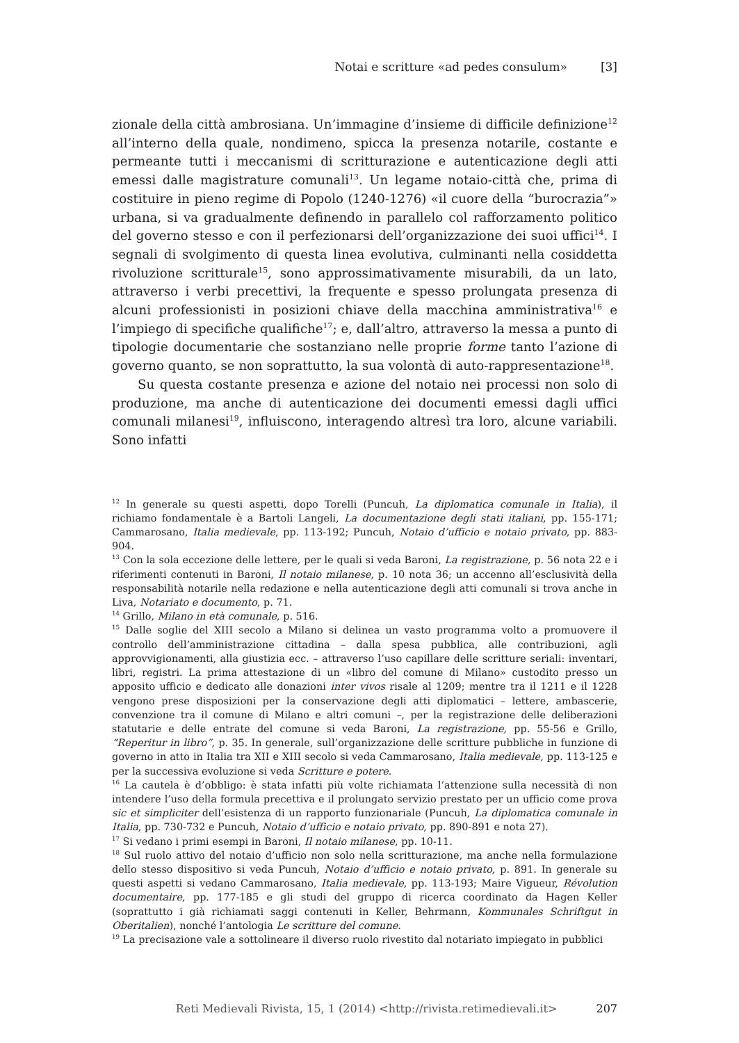Notai e scritture «ad pedes consulum» [3]
zionale della città ambrosiana. Un’immagine d’insieme di difficile definizione<sup>12</sup> all’interno della quale, nondimeno, spicca la presenza notarile, costante e permeante tutti i meccanismi di scritturazione e autenticazione degli atti emessi dalle magistrature comunali<sup>13</sup>. Un legame notaio-città che, prima di costituire in pieno regime di Popolo (1240-1276) «il cuore della “burocrazia”» urbana, si va gradualmente definendo in parallelo col rafforzamento politico del governo stesso e con il perfezionarsi dell’organizzazione dei suoi uffici<sup>14</sup>. I segnali di svolgimento di questa linea evolutiva, culminanti nella cosiddetta rivoluzione scritturale<sup>15</sup>, sono approssimativamente misurabili, da un lato, attraverso i verbi precettivi, la frequente e spesso prolungata presenza di alcuni professionisti in posizioni chiave della macchina amministrativa<sup>16</sup> e l’impiego di specifiche qualifiche<sup>17</sup>; e, dall’altro, attraverso la messa a punto di tipologie documentarie che sostanziano nelle proprie forme tanto l’azione di governo quanto, se non soprattutto, la sua volontà di auto-rappresentazione<sup>18</sup>.
Su questa costante presenza e azione del notaio nei processi non solo di produzione, ma anche di autenticazione dei documenti emessi dagli uffici comunali milanesi<sup>19</sup>, influiscono, interagendo altresì tra loro, alcune variabili. Sono infatti
<sup>12</sup> In generale su questi aspetti, dopo Torelli (Puncuh, La diplomatica comunale in Italia), il richiamo fondamentale è a Bartoli Langeli, La documentazione degli stati italiani, pp. 155-171; Cammarosano, Italia medievale, pp. 113-192; Puncuh, Notaio d’ufficio e notaio privato, pp. 883-904.
<sup>13</sup> Con la sola eccezione delle lettere, per le quali si veda Baroni, La registrazione, p. 56 nota 22 e i riferimenti contenuti in Baroni, Il notaio milanese, p. 10 nota 36; un accenno all’esclusività della responsabilità notarile nella redazione e nella autenticazione degli atti comunali si trova anche in Liva, Notariato e documento, p. 71.
<sup>14</sup> Grillo, Milano in età comunale, p. 516.
<sup>15</sup> Dalle soglie del XIII secolo a Milano si delinea un vasto programma volto a promuovere il controllo dell’amministrazione cittadina – dalla spesa pubblica, alle contribuzioni, agli approvvigionamenti, alla giustizia ecc. – attraverso l’uso capillare delle scritture seriali: inventari, libri, registri. La prima attestazione di un «libro del comune di Milano» custodito presso un apposito ufficio e dedicato alle donazioni inter vivos risale al 1209; mentre tra il 1211 e il 1228 vengono prese disposizioni per la conservazione degli atti diplomatici – lettere, ambascerie, convenzione tra il comune di Milano e altri comuni –, per la registrazione delle deliberazioni statutarie e delle entrate del comune si veda Baroni, La registrazione, pp. 55-56 e Grillo, “Reperitur in libro”, p. 35. In generale, sull’organizzazione delle scritture pubbliche in funzione di governo in atto in Italia tra XII e XIII secolo si veda Cammarosano, Italia medievale, pp. 113-125 e per la successiva evoluzione si veda Scritture e potere.
<sup>16</sup> La cautela è d’obbligo: è stata infatti più volte richiamata l’attenzione sulla necessità di non intendere l’uso della formula precettiva e il prolungato servizio prestato per un ufficio come prova sic et simpliciter dell’esistenza di un rapporto funzionariale (Puncuh, La diplomatica comunale in Italia, pp. 730-732 e Puncuh, Notaio d’ufficio e notaio privato, pp. 890-891 e nota 27).
<sup>17</sup> Si vedano i primi esempi in Baroni, Il notaio milanese, pp. 10-11.
<sup>18</sup> Sul ruolo attivo del notaio d’ufficio non solo nella scritturazione, ma anche nella formulazione dello stesso dispositivo si veda Puncuh, Notaio d’ufficio e notaio privato, p. 891. In generale su questi aspetti si vedano Cammarosano, Italia medievale, pp. 113-193; Maire Vigueur, Révolution documentaire, pp. 177-185 e gli studi del gruppo di ricerca coordinato da Hagen Keller (soprattutto i già richiamati saggi contenuti in Keller, Behrmann, Kommunales Schriftgut in Oberitalien), nonché l’antologia Le scritture del comune.
<sup>19</sup> La precisazione vale a sottolineare il diverso ruolo rivestito dal notariato impiegato in pubblici
Reti Medievali Rivista, 15, 1 (2014) <http://rivista.retimedievali.it> 207